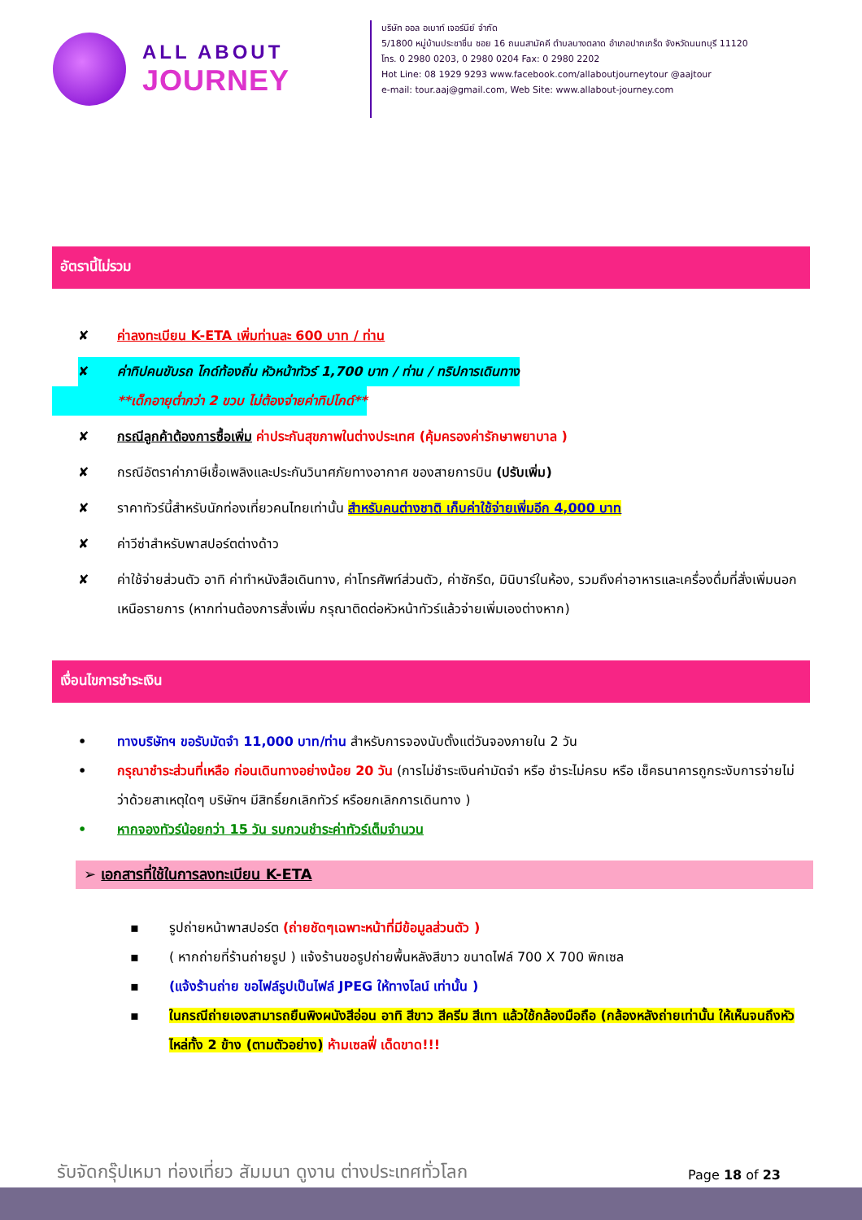ALL ABOUT
JOURNEY
บริษัท ออล อเบาท์ เจอร์นีย์ จำกัด
5/1800 หมู่บ้านประชาชื่น ซอย 16 ถนนสามัคคี ตำบลบางตลาด อำเภอปากเกร็ด จังหวัดนนทบุรี 11120
โทร. 0 2980 0203, 0 2980 0204 Fax: 0 2980 2202
Hot Line: 08 1929 9293 www.facebook.com/allaboutjourneytour @aajtour
e-mail: tour.aaj@gmail.com, Web Site: www.allabout-journey.com
อัตรานี้ไม่รวม
✘ ค่าลงทะเบียน K-ETA เพิ่มท่านละ 600 บาท / ท่าน
✘ ค่าทิปคนขับรถ ไกด์ท้องถิ่น หัวหน้าทัวร์ 1,700 บาท / ท่าน / ทริปการเดินทาง
**เด็กอายุต่ำกว่า 2 ขวบ ไม่ต้องจ่ายค่าทิปไกด์**
✘ กรณีลูกค้าต้องการซื้อเพิ่ม ค่าประกันสุขภาพในต่างประเทศ (คุ้มครองค่ารักษาพยาบาล )
✘ กรณีอัตราค่าภาษีเชื้อเพลิงและประกันวินาศภัยทางอากาศ ของสายการบิน (ปรับเพิ่ม)
✘ ราคาทัวร์นี้สำหรับนักท่องเที่ยวคนไทยเท่านั้น สำหรับคนต่างชาติ เก็บค่าใช้จ่ายเพิ่มอีก 4,000 บาท
✘ ค่าวีซ่าสำหรับพาสปอร์ตต่างด้าว
✘ ค่าใช้จ่ายส่วนตัว อาทิ ค่าทำหนังสือเดินทาง, ค่าโทรศัพท์ส่วนตัว, ค่าซักรีด, มินิบาร์ในห้อง, รวมถึงค่าอาหารและเครื่องดื่มที่สั่งเพิ่มนอกเหนือรายการ (หากท่านต้องการสั่งเพิ่ม กรุณาติดต่อหัวหน้าทัวร์แล้วจ่ายเพิ่มเองต่างหาก)
เงื่อนไขการชำระเงิน
• ทางบริษัทฯ ขอรับมัดจำ 11,000 บาท/ท่าน สำหรับการจองนับตั้งแต่วันจองภายใน 2 วัน
• กรุณาชำระส่วนที่เหลือ ก่อนเดินทางอย่างน้อย 20 วัน (การไม่ชำระเงินค่ามัดจำ หรือ ชำระไม่ครบ หรือ เช็คธนาคารถูกระงับการจ่ายไม่ว่าด้วยสาเหตุใดๆ บริษัทฯ มีสิทธิ์ยกเลิกทัวร์ หรือยกเลิกการเดินทาง )
• หากจองทัวร์น้อยกว่า 15 วัน รบกวนชำระค่าทัวร์เต็มจำนวน
➢ เอกสารที่ใช้ในการลงทะเบียน K-ETA
▪ รูปถ่ายหน้าพาสปอร์ต (ถ่ายชัดๆเฉพาะหน้าที่มีข้อมูลส่วนตัว )
▪ ( หากถ่ายที่ร้านถ่ายรูป ) แจ้งร้านขอรูปถ่ายพื้นหลังสีขาว ขนาดไฟล์ 700 X 700 พิกเซล
▪ (แจ้งร้านถ่าย ขอไฟล์รูปเป็นไฟล์ JPEG ให้ทางไลน์ เท่านั้น )
▪ ในกรณีถ่ายเองสามารถยืนพิงผนังสีอ่อน อาทิ สีขาว สีครีม สีเทา แล้วใช้กล้องมือถือ (กล้องหลังถ่ายเท่านั้น ให้เห็นจนถึงหัวไหล่ทั้ง 2 ข้าง (ตามตัวอย่าง) ห้ามเซลฟี่ เด็ดขาด!!!
รับจัดกรุ๊ปเหมา ท่องเที่ยว สัมมนา ดูงาน ต่างประเทศทั่วโลก
Page 18 of 23